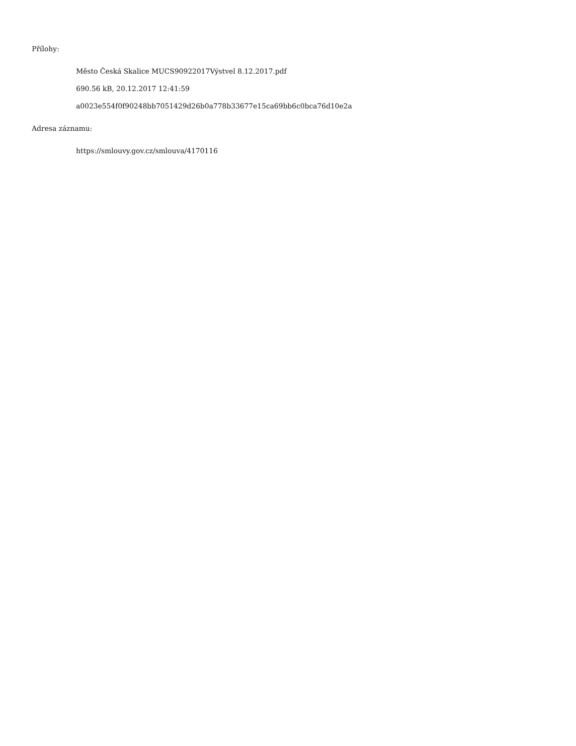Přílohy:
Město Česká Skalice MUCS90922017Výstvel 8.12.2017.pdf
690.56 kB, 20.12.2017 12:41:59
a0023e554f0f90248bb7051429d26b0a778b33677e15ca69bb6c0bca76d10e2a
Adresa záznamu:
https://smlouvy.gov.cz/smlouva/4170116